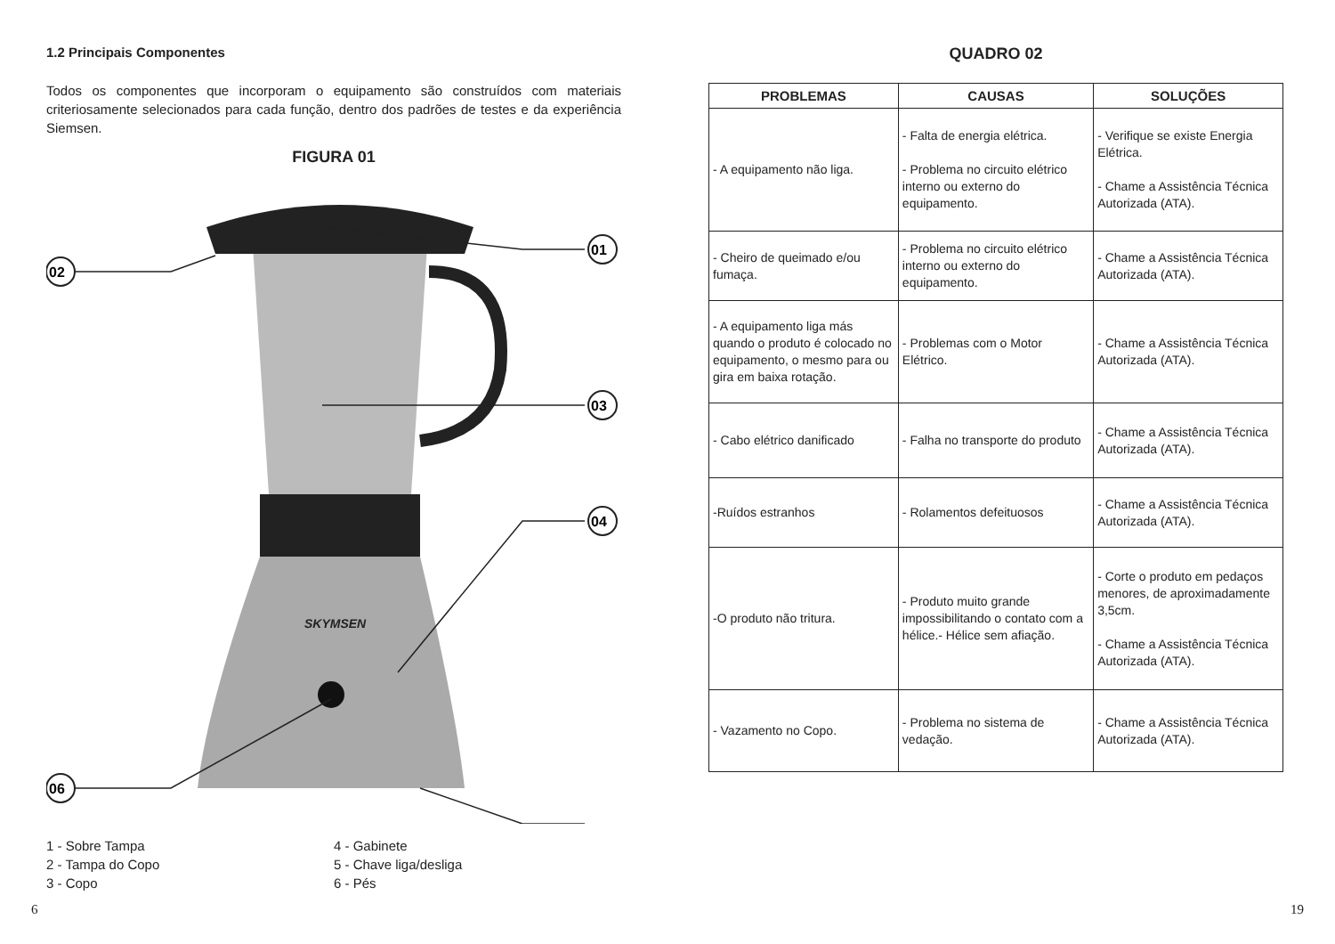1.2 Principais Componentes
Todos os componentes que incorporam o equipamento são construídos com materiais criteriosamente selecionados para cada função, dentro dos padrões de testes e da experiência Siemsen.
FIGURA 01
SKYMSEN
01
02
03
04
06
1 - Sobre Tampa
2 - Tampa do Copo
3 - Copo
4 - Gabinete
5 - Chave liga/desliga
6 - Pés
6
QUADRO 02
| PROBLEMAS | CAUSAS | SOLUÇÕES |
| --- | --- | --- |
| - A equipamento não liga. | - Falta de energia elétrica. - Problema no circuito elétrico interno ou externo do equipamento. | - Verifique se existe Energia Elétrica. - Chame a Assistência Técnica Autorizada (ATA). |
| - Cheiro de queimado e/ou fumaça. | - Problema no circuito elétrico interno ou externo do equipamento. | - Chame a Assistência Técnica Autorizada (ATA). |
| - A equipamento liga más quando o produto é colocado no equipamento, o mesmo para ou gira em baixa rotação. | - Problemas com o Motor Elétrico. | - Chame a Assistência Técnica Autorizada (ATA). |
| - Cabo elétrico danificado | - Falha no transporte do produto | - Chame a Assistência Técnica Autorizada (ATA). |
| -Ruídos estranhos | - Rolamentos defeituosos | - Chame a Assistência Técnica Autorizada (ATA). |
| -O produto não tritura. | - Produto muito grande impossibilitando o contato com a hélice.- Hélice sem afiação. | - Corte o produto em pedaços menores, de aproximadamente 3,5cm. - Chame a Assistência Técnica Autorizada (ATA). |
| - Vazamento no Copo. | - Problema no sistema de vedação. | - Chame a Assistência Técnica Autorizada (ATA). |
19